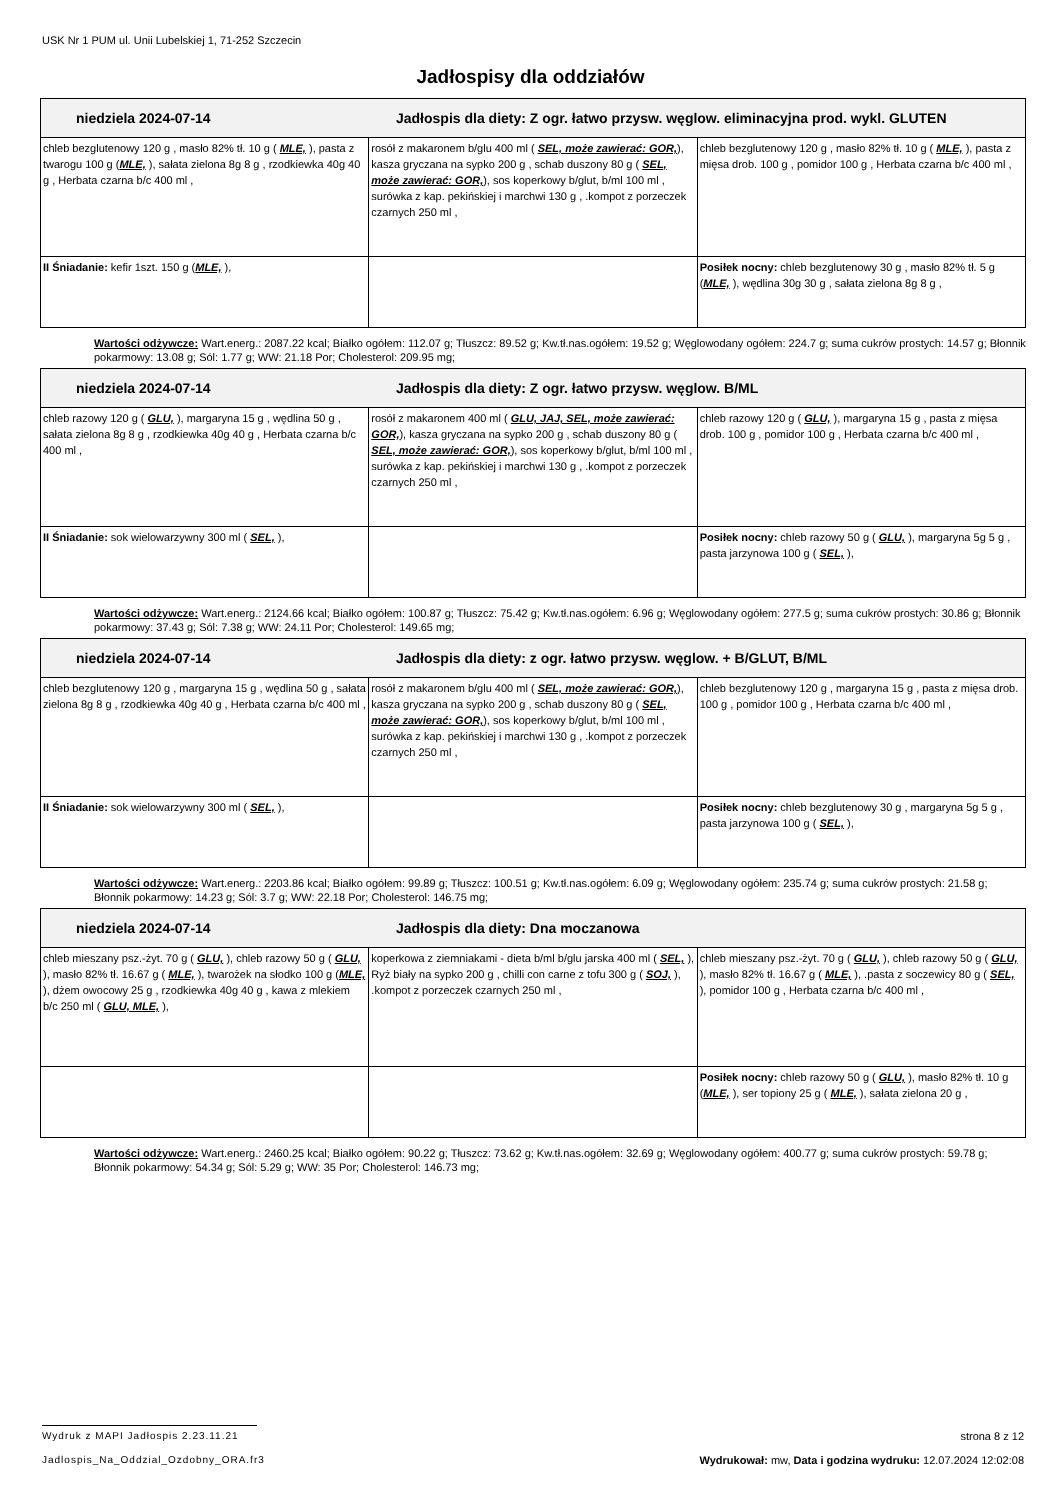USK Nr 1 PUM ul. Unii Lubelskiej 1, 71-252 Szczecin
Jadłospisy dla oddziałów
| niedziela 2024-07-14 Jadłospis dla diety: Z ogr. łatwo przysw. węglow. eliminacyjna prod. wykl. GLUTEN | | |
| chleb bezglutenowy 120 g , masło 82% tł. 10 g ( MLE, ), pasta z twarogu 100 g ( MLE, ), sałata zielona 8g 8 g , rzodkiewka 40g 40 g , Herbata czarna b/c 400 ml , | rosół z makaronem b/glu 400 ml ( SEL, może zawierać: GOR, ), kasza gryczana na sypko 200 g , schab duszony 80 g ( SEL, może zawierać: GOR, ), sos koperkowy b/glut, b/ml 100 ml , surówka z kap. pekińskiej i marchwi 130 g , .kompot z porzeczek czarnych 250 ml , | chleb bezglutenowy 120 g , masło 82% tł. 10 g ( MLE, ), pasta z mięsa drob. 100 g , pomidor 100 g , Herbata czarna b/c 400 ml , |
| II Śniadanie: kefir 1szt. 150 g ( MLE, ), | | Posiłek nocny: chleb bezglutenowy 30 g , masło 82% tł. 5 g ( MLE, ), wędlina 30g 30 g , sałata zielona 8g 8 g , |
Wartości odżywcze: Wart.energ.: 2087.22 kcal; Białko ogółem: 112.07 g; Tłuszcz: 89.52 g; Kw.tł.nas.ogółem: 19.52 g; Węglowodany ogółem: 224.7 g; suma cukrów prostych: 14.57 g; Błonnik pokarmowy: 13.08 g; Sól: 1.77 g; WW: 21.18 Por; Cholesterol: 209.95 mg;
| niedziela 2024-07-14 Jadłospis dla diety: Z ogr. łatwo przysw. węglow. B/ML | | |
| chleb razowy 120 g ( GLU, ), margaryna 15 g , wędlina 50 g , sałata zielona 8g 8 g , rzodkiewka 40g 40 g , Herbata czarna b/c 400 ml , | rosół z makaronem 400 ml ( GLU, JAJ, SEL, może zawierać: GOR, ), kasza gryczana na sypko 200 g , schab duszony 80 g ( SEL, może zawierać: GOR, ), sos koperkowy b/glut, b/ml 100 ml , surówka z kap. pekińskiej i marchwi 130 g , .kompot z porzeczek czarnych 250 ml , | chleb razowy 120 g ( GLU, ), margaryna 15 g , pasta z mięsa drob. 100 g , pomidor 100 g , Herbata czarna b/c 400 ml , |
| II Śniadanie: sok wielowarzywny 300 ml ( SEL, ), | | Posiłek nocny: chleb razowy 50 g ( GLU, ), margaryna 5g 5 g , pasta jarzynowa 100 g ( SEL, ), |
Wartości odżywcze: Wart.energ.: 2124.66 kcal; Białko ogółem: 100.87 g; Tłuszcz: 75.42 g; Kw.tł.nas.ogółem: 6.96 g; Węglowodany ogółem: 277.5 g; suma cukrów prostych: 30.86 g; Błonnik pokarmowy: 37.43 g; Sól: 7.38 g; WW: 24.11 Por; Cholesterol: 149.65 mg;
| niedziela 2024-07-14 Jadłospis dla diety: z ogr. łatwo przysw. węglow. + B/GLUT, B/ML | | |
| chleb bezglutenowy 120 g , margaryna 15 g , wędlina 50 g , sałata zielona 8g 8 g , rzodkiewka 40g 40 g , Herbata czarna b/c 400 ml , | rosół z makaronem b/glu 400 ml ( SEL, może zawierać: GOR, ), kasza gryczana na sypko 200 g , schab duszony 80 g ( SEL, może zawierać: GOR, ), sos koperkowy b/glut, b/ml 100 ml , surówka z kap. pekińskiej i marchwi 130 g , .kompot z porzeczek czarnych 250 ml , | chleb bezglutenowy 120 g , margaryna 15 g , pasta z mięsa drob. 100 g , pomidor 100 g , Herbata czarna b/c 400 ml , |
| II Śniadanie: sok wielowarzywny 300 ml ( SEL, ), | | Posiłek nocny: chleb bezglutenowy 30 g , margaryna 5g 5 g , pasta jarzynowa 100 g ( SEL, ), |
Wartości odżywcze: Wart.energ.: 2203.86 kcal; Białko ogółem: 99.89 g; Tłuszcz: 100.51 g; Kw.tł.nas.ogółem: 6.09 g; Węglowodany ogółem: 235.74 g; suma cukrów prostych: 21.58 g; Błonnik pokarmowy: 14.23 g; Sól: 3.7 g; WW: 22.18 Por; Cholesterol: 146.75 mg;
| niedziela 2024-07-14 Jadłospis dla diety: Dna moczanowa | | |
| chleb mieszany psz.-żyt. 70 g ( GLU, ), chleb razowy 50 g ( GLU, ), masło 82% tł. 16.67 g ( MLE, ), twarożek na słodko 100 g ( MLE, ), dżem owocowy 25 g , rzodkiewka 40g 40 g , kawa z mlekiem b/c 250 ml ( GLU, MLE, ), | koperkowa z ziemniakami - dieta b/ml b/glu jarska 400 ml ( SEL, ), Ryż biały na sypko 200 g , chilli con carne z tofu 300 g ( SOJ, ), .kompot z porzeczek czarnych 250 ml , | chleb mieszany psz.-żyt. 70 g ( GLU, ), chleb razowy 50 g ( GLU, ), masło 82% tł. 16.67 g ( MLE, ), .pasta z soczewicy 80 g ( SEL, ), pomidor 100 g , Herbata czarna b/c 400 ml , |
| | | Posiłek nocny: chleb razowy 50 g ( GLU, ), masło 82% tł. 10 g ( MLE, ), ser topiony 25 g ( MLE, ), sałata zielona 20 g , |
Wartości odżywcze: Wart.energ.: 2460.25 kcal; Białko ogółem: 90.22 g; Tłuszcz: 73.62 g; Kw.tł.nas.ogółem: 32.69 g; Węglowodany ogółem: 400.77 g; suma cukrów prostych: 59.78 g; Błonnik pokarmowy: 54.34 g; Sól: 5.29 g; WW: 35 Por; Cholesterol: 146.73 mg;
Wydruk z MAPI Jadłospis 2.23.11.21 strona 8 z 12
Jadlospis_Na_Oddzial_Ozdobny_ORA.fr3 Wydrukował: mw, Data i godzina wydruku: 12.07.2024 12:02:08